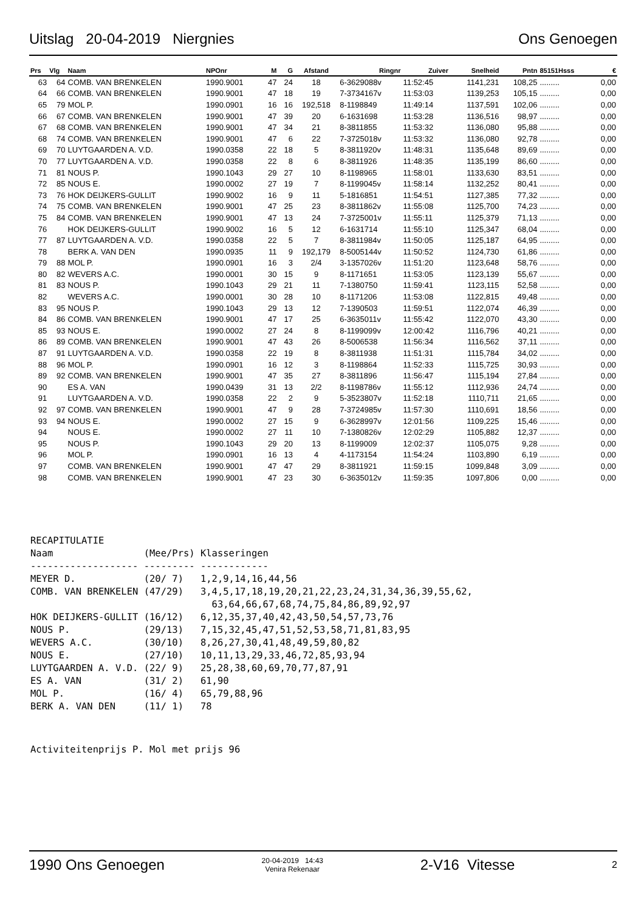Uitslag 20-04-2019 Niergnies Ons Genoegen
| Prs | Vlg | Naam | NPOnr | M | G | Afstand | Ringnr | Zuiver | Snelheid | Pntn | 85151Hsss | € |
| --- | --- | --- | --- | --- | --- | --- | --- | --- | --- | --- | --- | --- |
| 63 | 64 | COMB. VAN BRENKELEN | 1990.9001 | 47 | 24 | 18 | 6-3629088v | 11:52:45 | 1141,231 | 108,25 | ......... | 0,00 |
| 64 | 66 | COMB. VAN BRENKELEN | 1990.9001 | 47 | 18 | 19 | 7-3734167v | 11:53:03 | 1139,253 | 105,15 | ......... | 0,00 |
| 65 | 79 | MOL P. | 1990.0901 | 16 | 16 | 192,518 | 8-1198849 | 11:49:14 | 1137,591 | 102,06 | ......... | 0,00 |
| 66 | 67 | COMB. VAN BRENKELEN | 1990.9001 | 47 | 39 | 20 | 6-1631698 | 11:53:28 | 1136,516 | 98,97 | ......... | 0,00 |
| 67 | 68 | COMB. VAN BRENKELEN | 1990.9001 | 47 | 34 | 21 | 8-3811855 | 11:53:32 | 1136,080 | 95,88 | ......... | 0,00 |
| 68 | 74 | COMB. VAN BRENKELEN | 1990.9001 | 47 | 6 | 22 | 7-3725018v | 11:53:32 | 1136,080 | 92,78 | ......... | 0,00 |
| 69 | 70 | LUYTGAARDEN A. V.D. | 1990.0358 | 22 | 18 | 5 | 8-3811920v | 11:48:31 | 1135,648 | 89,69 | ......... | 0,00 |
| 70 | 77 | LUYTGAARDEN A. V.D. | 1990.0358 | 22 | 8 | 6 | 8-3811926 | 11:48:35 | 1135,199 | 86,60 | ......... | 0,00 |
| 71 | 81 | NOUS P. | 1990.1043 | 29 | 27 | 10 | 8-1198965 | 11:58:01 | 1133,630 | 83,51 | ......... | 0,00 |
| 72 | 85 | NOUS E. | 1990.0002 | 27 | 19 | 7 | 8-1199045v | 11:58:14 | 1132,252 | 80,41 | ......... | 0,00 |
| 73 | 76 | HOK DEIJKERS-GULLIT | 1990.9002 | 16 | 9 | 11 | 5-1816851 | 11:54:51 | 1127,385 | 77,32 | ......... | 0,00 |
| 74 | 75 | COMB. VAN BRENKELEN | 1990.9001 | 47 | 25 | 23 | 8-3811862v | 11:55:08 | 1125,700 | 74,23 | ......... | 0,00 |
| 75 | 84 | COMB. VAN BRENKELEN | 1990.9001 | 47 | 13 | 24 | 7-3725001v | 11:55:11 | 1125,379 | 71,13 | ......... | 0,00 |
| 76 | | HOK DEIJKERS-GULLIT | 1990.9002 | 16 | 5 | 12 | 6-1631714 | 11:55:10 | 1125,347 | 68,04 | ......... | 0,00 |
| 77 | 87 | LUYTGAARDEN A. V.D. | 1990.0358 | 22 | 5 | 7 | 8-3811984v | 11:50:05 | 1125,187 | 64,95 | ......... | 0,00 |
| 78 | | BERK A. VAN DEN | 1990.0935 | 11 | 9 | 192,179 | 8-5005144v | 11:50:52 | 1124,730 | 61,86 | ......... | 0,00 |
| 79 | 88 | MOL P. | 1990.0901 | 16 | 3 | 2/4 | 3-1357026v | 11:51:20 | 1123,648 | 58,76 | ......... | 0,00 |
| 80 | 82 | WEVERS A.C. | 1990.0001 | 30 | 15 | 9 | 8-1171651 | 11:53:05 | 1123,139 | 55,67 | ......... | 0,00 |
| 81 | 83 | NOUS P. | 1990.1043 | 29 | 21 | 11 | 7-1380750 | 11:59:41 | 1123,115 | 52,58 | ......... | 0,00 |
| 82 | | WEVERS A.C. | 1990.0001 | 30 | 28 | 10 | 8-1171206 | 11:53:08 | 1122,815 | 49,48 | ......... | 0,00 |
| 83 | 95 | NOUS P. | 1990.1043 | 29 | 13 | 12 | 7-1390503 | 11:59:51 | 1122,074 | 46,39 | ......... | 0,00 |
| 84 | 86 | COMB. VAN BRENKELEN | 1990.9001 | 47 | 17 | 25 | 6-3635011v | 11:55:42 | 1122,070 | 43,30 | ......... | 0,00 |
| 85 | 93 | NOUS E. | 1990.0002 | 27 | 24 | 8 | 8-1199099v | 12:00:42 | 1116,796 | 40,21 | ......... | 0,00 |
| 86 | 89 | COMB. VAN BRENKELEN | 1990.9001 | 47 | 43 | 26 | 8-5006538 | 11:56:34 | 1116,562 | 37,11 | ......... | 0,00 |
| 87 | 91 | LUYTGAARDEN A. V.D. | 1990.0358 | 22 | 19 | 8 | 8-3811938 | 11:51:31 | 1115,784 | 34,02 | ......... | 0,00 |
| 88 | 96 | MOL P. | 1990.0901 | 16 | 12 | 3 | 8-1198864 | 11:52:33 | 1115,725 | 30,93 | ......... | 0,00 |
| 89 | 92 | COMB. VAN BRENKELEN | 1990.9001 | 47 | 35 | 27 | 8-3811896 | 11:56:47 | 1115,194 | 27,84 | ......... | 0,00 |
| 90 | | ES A. VAN | 1990.0439 | 31 | 13 | 2/2 | 8-1198786v | 11:55:12 | 1112,936 | 24,74 | ......... | 0,00 |
| 91 | | LUYTGAARDEN A. V.D. | 1990.0358 | 22 | 2 | 9 | 5-3523807v | 11:52:18 | 1110,711 | 21,65 | ......... | 0,00 |
| 92 | 97 | COMB. VAN BRENKELEN | 1990.9001 | 47 | 9 | 28 | 7-3724985v | 11:57:30 | 1110,691 | 18,56 | ......... | 0,00 |
| 93 | 94 | NOUS E. | 1990.0002 | 27 | 15 | 9 | 6-3628997v | 12:01:56 | 1109,225 | 15,46 | ......... | 0,00 |
| 94 | | NOUS E. | 1990.0002 | 27 | 11 | 10 | 7-1380826v | 12:02:29 | 1105,882 | 12,37 | ......... | 0,00 |
| 95 | | NOUS P. | 1990.1043 | 29 | 20 | 13 | 8-1199009 | 12:02:37 | 1105,075 | 9,28 | ......... | 0,00 |
| 96 | | MOL P. | 1990.0901 | 16 | 13 | 4 | 4-1173154 | 11:54:24 | 1103,890 | 6,19 | ......... | 0,00 |
| 97 | | COMB. VAN BRENKELEN | 1990.9001 | 47 | 47 | 29 | 8-3811921 | 11:59:15 | 1099,848 | 3,09 | ......... | 0,00 |
| 98 | | COMB. VAN BRENKELEN | 1990.9001 | 47 | 23 | 30 | 6-3635012v | 11:59:35 | 1097,806 | 0,00 | ......... | 0,00 |
RECAPITULATIE
Naam                (Mee/Prs) Klasseringen
------------------- --------- ------------
MEYER D.            (20/ 7)   1,2,9,14,16,44,56
COMB. VAN BRENKELEN (47/29)   3,4,5,17,18,19,20,21,22,23,24,31,34,36,39,55,62,
                                63,64,66,67,68,74,75,84,86,89,92,97
HOK DEIJKERS-GULLIT (16/12)   6,12,35,37,40,42,43,50,54,57,73,76
NOUS P.             (29/13)   7,15,32,45,47,51,52,53,58,71,81,83,95
WEVERS A.C.         (30/10)   8,26,27,30,41,48,49,59,80,82
NOUS E.             (27/10)   10,11,13,29,33,46,72,85,93,94
LUYTGAARDEN A. V.D. (22/ 9)   25,28,38,60,69,70,77,87,91
ES A. VAN           (31/ 2)   61,90
MOL P.              (16/ 4)   65,79,88,96
BERK A. VAN DEN     (11/ 1)   78
Activiteitenprijs P. Mol met prijs 96
1990 Ons Genoegen 20-04-2019 14:43
Venira Rekenaar 2-V16 Vitesse 2